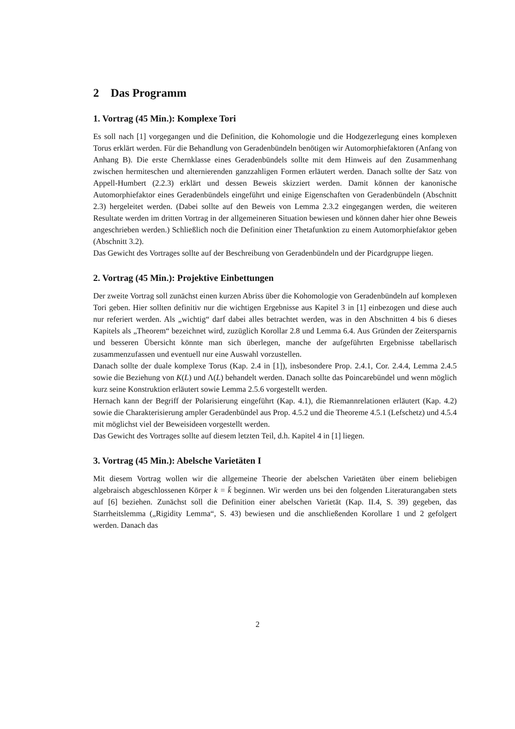2 Das Programm
1. Vortrag (45 Min.): Komplexe Tori
Es soll nach [1] vorgegangen und die Definition, die Kohomologie und die Hodgezerlegung eines komplexen Torus erklärt werden. Für die Behandlung von Geradenbündeln benötigen wir Automorphiefaktoren (Anfang von Anhang B). Die erste Chernklasse eines Geradenbündels sollte mit dem Hinweis auf den Zusammenhang zwischen hermiteschen und alternierenden ganzzahligen Formen erläutert werden. Danach sollte der Satz von Appell-Humbert (2.2.3) erklärt und dessen Beweis skizziert werden. Damit können der kanonische Automorphiefaktor eines Geradenbündels eingeführt und einige Eigenschaften von Geradenbündeln (Abschnitt 2.3) hergeleitet werden. (Dabei sollte auf den Beweis von Lemma 2.3.2 eingegangen werden, die weiteren Resultate werden im dritten Vortrag in der allgemeineren Situation bewiesen und können daher hier ohne Beweis angeschrieben werden.) Schließlich noch die Definition einer Thetafunktion zu einem Automorphiefaktor geben (Abschnitt 3.2).
Das Gewicht des Vortrages sollte auf der Beschreibung von Geradenbündeln und der Picardgruppe liegen.
2. Vortrag (45 Min.): Projektive Einbettungen
Der zweite Vortrag soll zunächst einen kurzen Abriss über die Kohomologie von Geradenbündeln auf komplexen Tori geben. Hier sollten definitiv nur die wichtigen Ergebnisse aus Kapitel 3 in [1] einbezogen und diese auch nur referiert werden. Als „wichtig“ darf dabei alles betrachtet werden, was in den Abschnitten 4 bis 6 dieses Kapitels als „Theorem“ bezeichnet wird, zuzüglich Korollar 2.8 und Lemma 6.4. Aus Gründen der Zeitersparnis und besseren Übersicht könnte man sich überlegen, manche der aufgeführten Ergebnisse tabellarisch zusammenzufassen und eventuell nur eine Auswahl vorzustellen.
Danach sollte der duale komplexe Torus (Kap. 2.4 in [1]), insbesondere Prop. 2.4.1, Cor. 2.4.4, Lemma 2.4.5 sowie die Beziehung von K(L) und Λ(L) behandelt werden. Danach sollte das Poincarebündel und wenn möglich kurz seine Konstruktion erläutert sowie Lemma 2.5.6 vorgestellt werden.
Hernach kann der Begriff der Polarisierung eingeführt (Kap. 4.1), die Riemannrelationen erläutert (Kap. 4.2) sowie die Charakterisierung ampler Geradenbündel aus Prop. 4.5.2 und die Theoreme 4.5.1 (Lefschetz) und 4.5.4 mit möglichst viel der Beweisideen vorgestellt werden.
Das Gewicht des Vortrages sollte auf diesem letzten Teil, d.h. Kapitel 4 in [1] liegen.
3. Vortrag (45 Min.): Abelsche Varietäten I
Mit diesem Vortrag wollen wir die allgemeine Theorie der abelschen Varietäten über einem beliebigen algebraisch abgeschlossenen Körper k = k̄ beginnen. Wir werden uns bei den folgenden Literaturangaben stets auf [6] beziehen. Zunächst soll die Definition einer abelschen Varietät (Kap. II.4, S. 39) gegeben, das Starrheitslemma („Rigidity Lemma“, S. 43) bewiesen und die anschließenden Korollare 1 und 2 gefolgert werden. Danach das
2